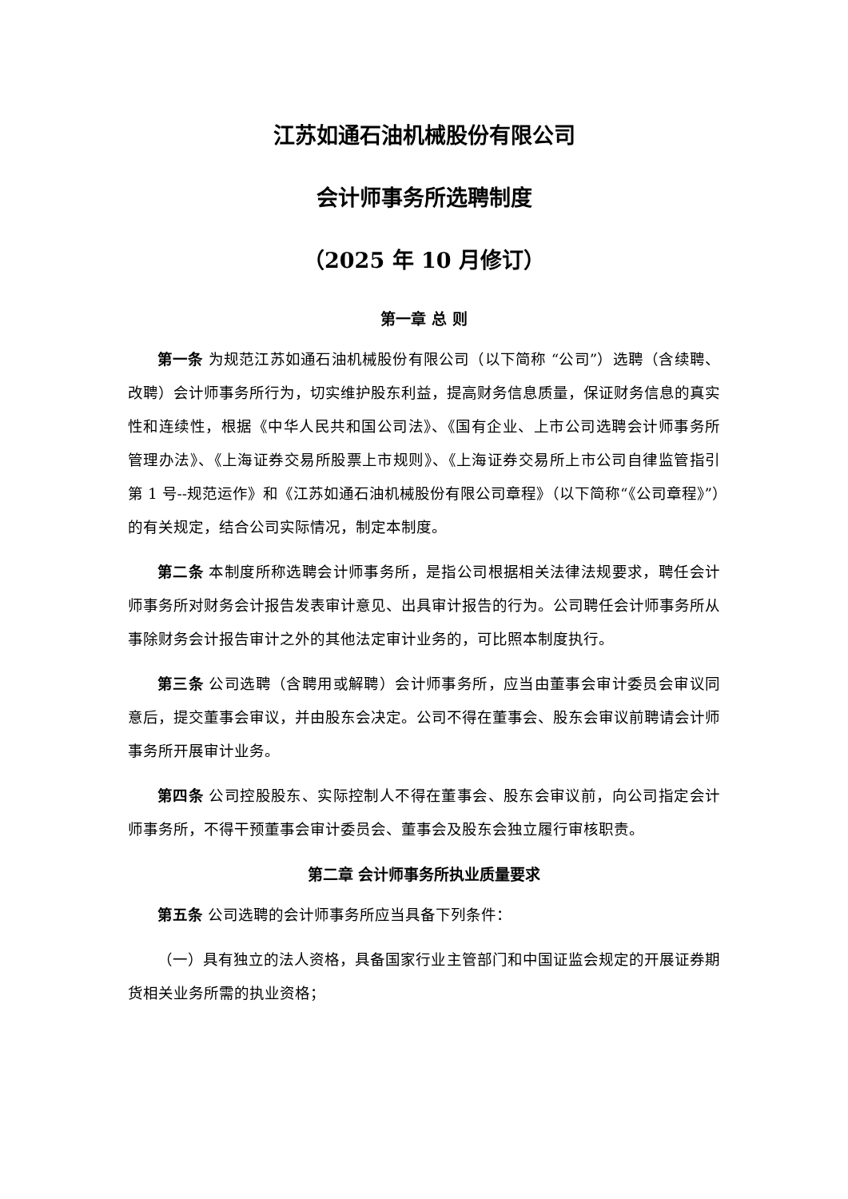江苏如通石油机械股份有限公司
会计师事务所选聘制度
（2025 年 10 月修订）
第一章 总 则
第一条 为规范江苏如通石油机械股份有限公司（以下简称 “公司”）选聘（含续聘、改聘）会计师事务所行为，切实维护股东利益，提高财务信息质量，保证财务信息的真实性和连续性，根据《中华人民共和国公司法》、《国有企业、上市公司选聘会计师事务所管理办法》、《上海证券交易所股票上市规则》、《上海证券交易所上市公司自律监管指引第 1 号--规范运作》和《江苏如通石油机械股份有限公司章程》（以下简称“《公司章程》”）的有关规定，结合公司实际情况，制定本制度。
第二条 本制度所称选聘会计师事务所，是指公司根据相关法律法规要求，聘任会计师事务所对财务会计报告发表审计意见、出具审计报告的行为。公司聘任会计师事务所从事除财务会计报告审计之外的其他法定审计业务的，可比照本制度执行。
第三条 公司选聘（含聘用或解聘）会计师事务所，应当由董事会审计委员会审议同意后，提交董事会审议，并由股东会决定。公司不得在董事会、股东会审议前聘请会计师事务所开展审计业务。
第四条 公司控股股东、实际控制人不得在董事会、股东会审议前，向公司指定会计师事务所，不得干预董事会审计委员会、董事会及股东会独立履行审核职责。
第二章 会计师事务所执业质量要求
第五条 公司选聘的会计师事务所应当具备下列条件：
（一）具有独立的法人资格，具备国家行业主管部门和中国证监会规定的开展证券期货相关业务所需的执业资格；